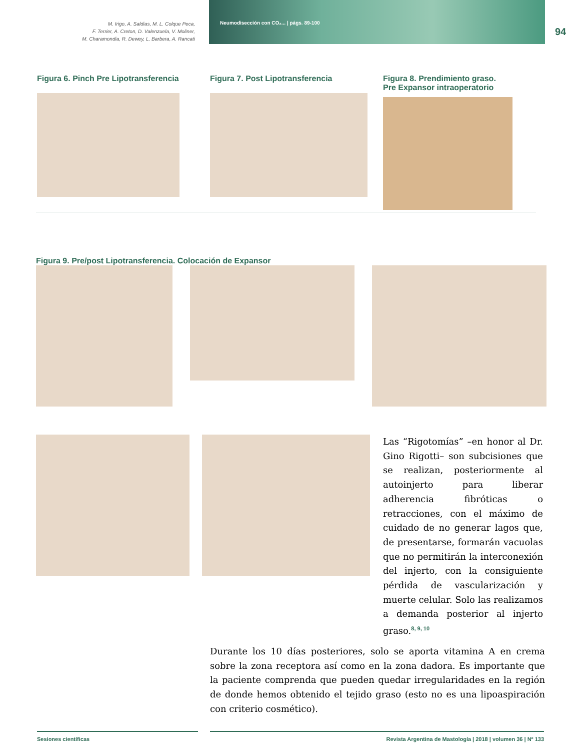M. Irigo, A. Saldias, M. L. Colque Peca,
F. Terrier, A. Creton, D. Valenzuela, V. Moliner,
M. Charamondia, R. Dewey, L. Barbera, A. Rancati
Neumodisección con CO₂... | págs. 89-100
94
Figura 6. Pinch Pre Lipotransferencia
Figura 7. Post Lipotransferencia Figura 8. Prendimiento graso.
Pre Expansor intraoperatorio
Figura 9. Pre/post Lipotransferencia. Colocación de Expansor
Las “Rigotomías” –en honor al Dr. Gino Rigotti– son subcisiones que se realizan, posteriormente al autoinjerto para liberar adherencia fibróticas o retracciones, con el máximo de cuidado de no generar lagos que, de presentarse, formarán vacuolas que no permitirán la interconexión del injerto, con la consiguiente pérdida de vascularización y muerte celular. Solo las realizamos a demanda posterior al injerto graso.<sup>8, 9, 10</sup>
Durante los 10 días posteriores, solo se aporta vitamina A en crema sobre la zona receptora así como en la zona dadora. Es importante que la paciente comprenda que pueden quedar irregularidades en la región de donde hemos obtenido el tejido graso (esto no es una lipoaspiración con criterio cosmético).
Sesiones científicas Revista Argentina de Mastología | 2018 | volumen 36 | Nº 133